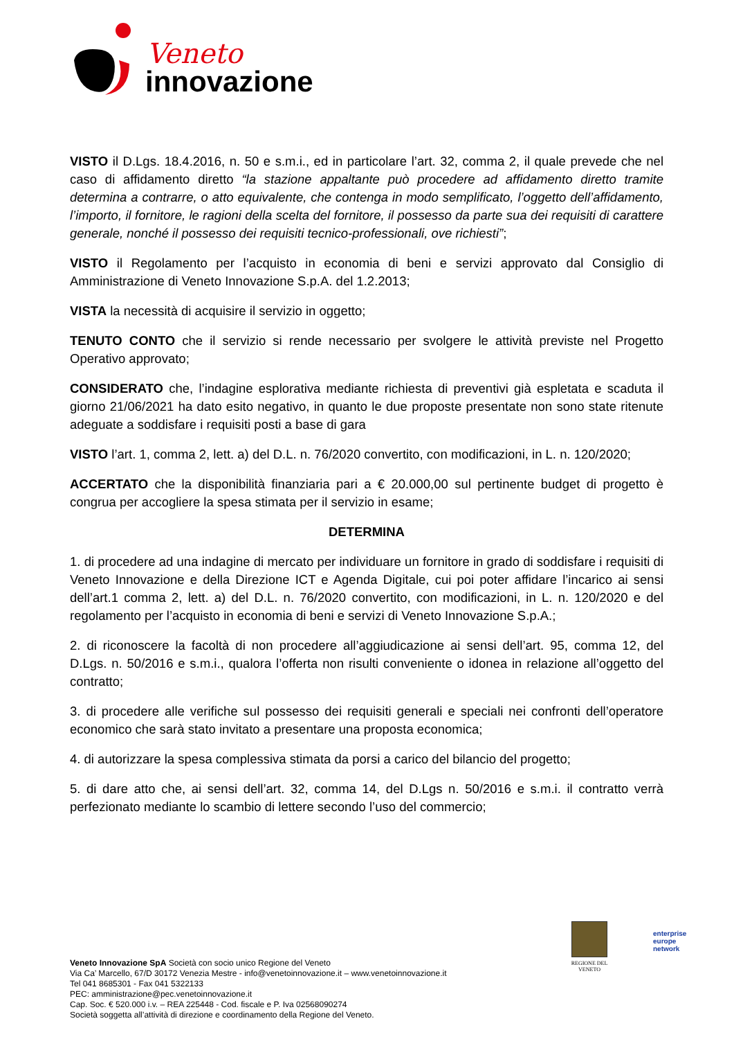Veneto
innovazione
VISTO il D.Lgs. 18.4.2016, n. 50 e s.m.i., ed in particolare l’art. 32, comma 2, il quale prevede che nel caso di affidamento diretto “la stazione appaltante può procedere ad affidamento diretto tramite determina a contrarre, o atto equivalente, che contenga in modo semplificato, l’oggetto dell’affidamento, l’importo, il fornitore, le ragioni della scelta del fornitore, il possesso da parte sua dei requisiti di carattere generale, nonché il possesso dei requisiti tecnico-professionali, ove richiesti”;
VISTO il Regolamento per l’acquisto in economia di beni e servizi approvato dal Consiglio di Amministrazione di Veneto Innovazione S.p.A. del 1.2.2013;
VISTA la necessità di acquisire il servizio in oggetto;
TENUTO CONTO che il servizio si rende necessario per svolgere le attività previste nel Progetto Operativo approvato;
CONSIDERATO che, l’indagine esplorativa mediante richiesta di preventivi già espletata e scaduta il giorno 21/06/2021 ha dato esito negativo, in quanto le due proposte presentate non sono state ritenute adeguate a soddisfare i requisiti posti a base di gara
VISTO l’art. 1, comma 2, lett. a) del D.L. n. 76/2020 convertito, con modificazioni, in L. n. 120/2020;
ACCERTATO che la disponibilità finanziaria pari a € 20.000,00 sul pertinente budget di progetto è congrua per accogliere la spesa stimata per il servizio in esame;
DETERMINA
1. di procedere ad una indagine di mercato per individuare un fornitore in grado di soddisfare i requisiti di Veneto Innovazione e della Direzione ICT e Agenda Digitale, cui poi poter affidare l’incarico ai sensi dell’art.1 comma 2, lett. a) del D.L. n. 76/2020 convertito, con modificazioni, in L. n. 120/2020 e del regolamento per l’acquisto in economia di beni e servizi di Veneto Innovazione S.p.A.;
2. di riconoscere la facoltà di non procedere all’aggiudicazione ai sensi dell’art. 95, comma 12, del D.Lgs. n. 50/2016 e s.m.i., qualora l’offerta non risulti conveniente o idonea in relazione all’oggetto del contratto;
3. di procedere alle verifiche sul possesso dei requisiti generali e speciali nei confronti dell’operatore economico che sarà stato invitato a presentare una proposta economica;
4. di autorizzare la spesa complessiva stimata da porsi a carico del bilancio del progetto;
5. di dare atto che, ai sensi dell’art. 32, comma 14, del D.Lgs n. 50/2016 e s.m.i. il contratto verrà perfezionato mediante lo scambio di lettere secondo l’uso del commercio;
REGIONE DEL VENETO
enterprise
europe
network
Veneto Innovazione SpA Società con socio unico Regione del Veneto
Via Ca’ Marcello, 67/D 30172 Venezia Mestre - info@venetoinnovazione.it – www.venetoinnovazione.it
Tel 041 8685301 - Fax 041 5322133
PEC: amministrazione@pec.venetoinnovazione.it
Cap. Soc. € 520.000 i.v. – REA 225448 - Cod. fiscale e P. Iva 02568090274
Società soggetta all’attività di direzione e coordinamento della Regione del Veneto.